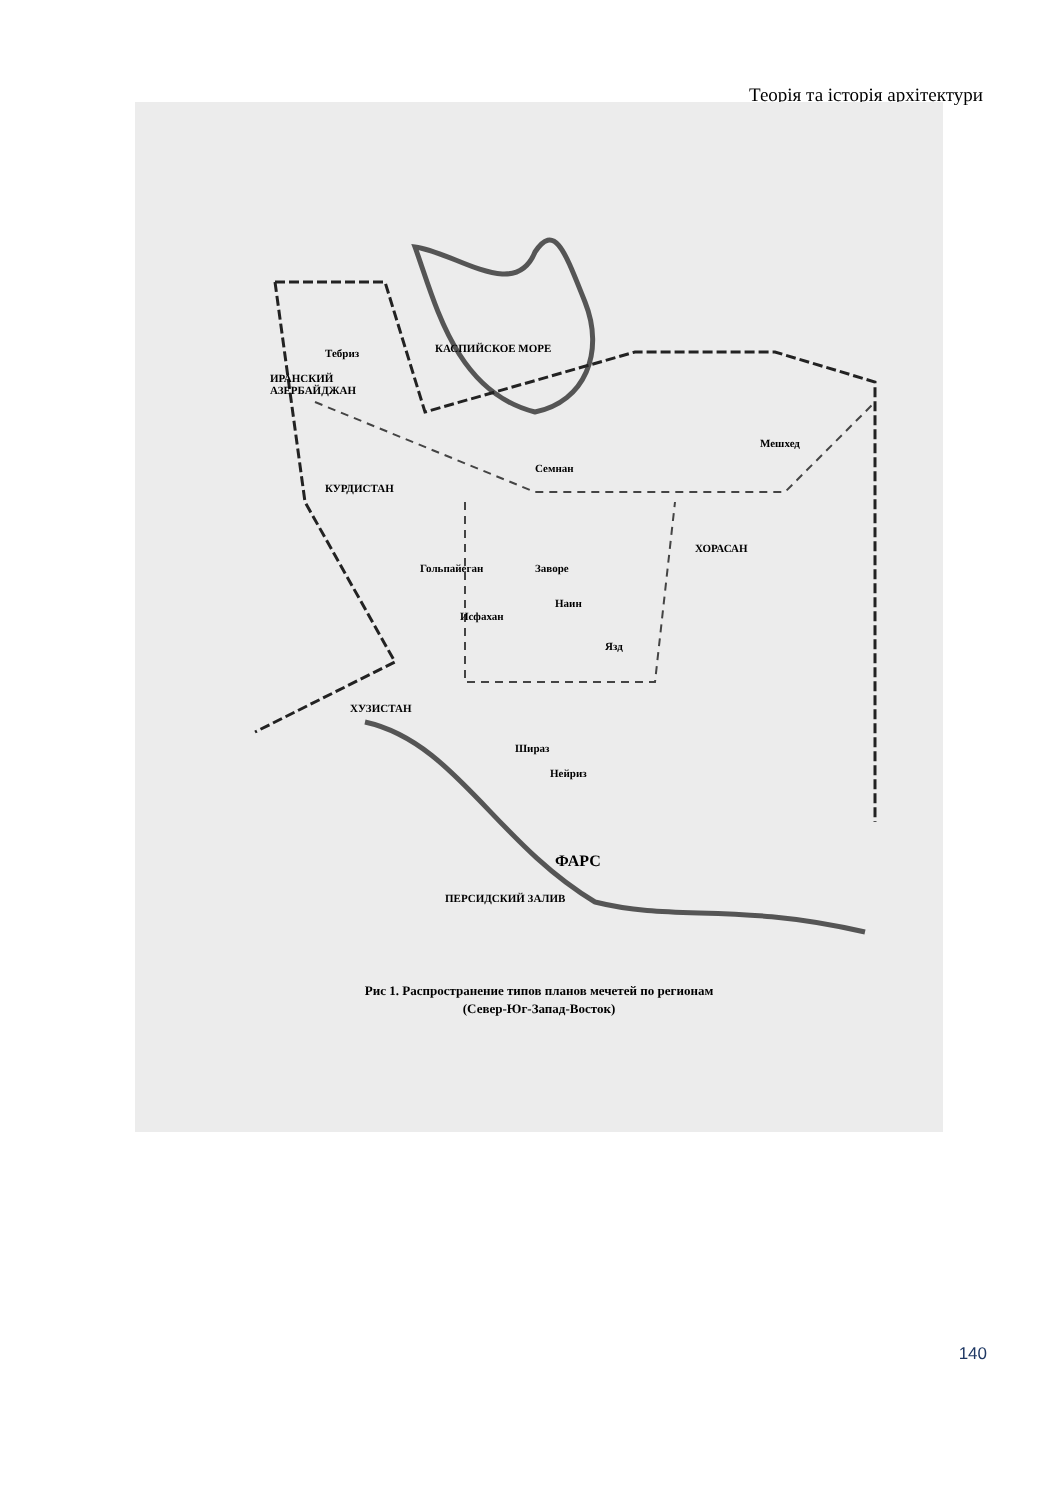Теорія та історія архітектури
ИРАНСКИЙ
АЗЕРБАЙДЖАН
КУРДИСТАН
ХОРАСАН
ХУЗИСТАН
ФАРС
КАСПИЙСКОЕ МОРЕ
ПЕРСИДСКИЙ ЗАЛИВ
Тебриз
Семнан
Мешхед
Гольпайеган Заворе
Наин
Исфахан
Язд
Шираз
Нейриз
Рис 1. Распространение типов планов мечетей по регионам
(Север-Юг-Запад-Восток)
140